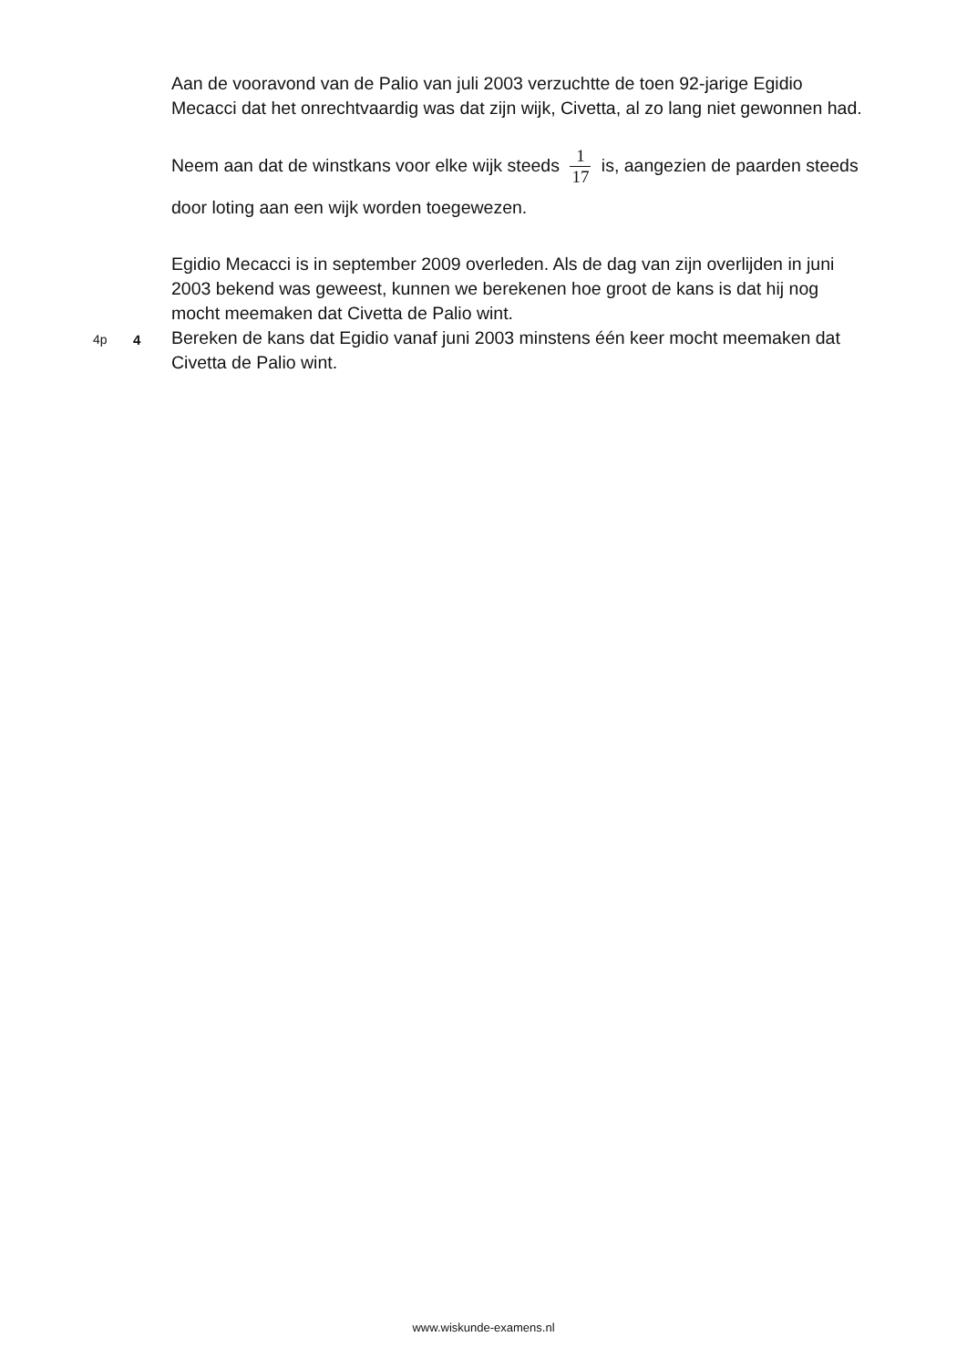Aan de vooravond van de Palio van juli 2003 verzuchtte de toen 92-jarige Egidio Mecacci dat het onrechtvaardig was dat zijn wijk, Civetta, al zo lang niet gewonnen had.
Neem aan dat de winstkans voor elke wijk steeds 1 17 is, aangezien de paarden steeds door loting aan een wijk worden toegewezen.
Egidio Mecacci is in september 2009 overleden. Als de dag van zijn overlijden in juni 2003 bekend was geweest, kunnen we berekenen hoe groot de kans is dat hij nog mocht meemaken dat Civetta de Palio wint.
4p 4 Bereken de kans dat Egidio vanaf juni 2003 minstens één keer mocht meemaken dat Civetta de Palio wint.
www.wiskunde-examens.nl